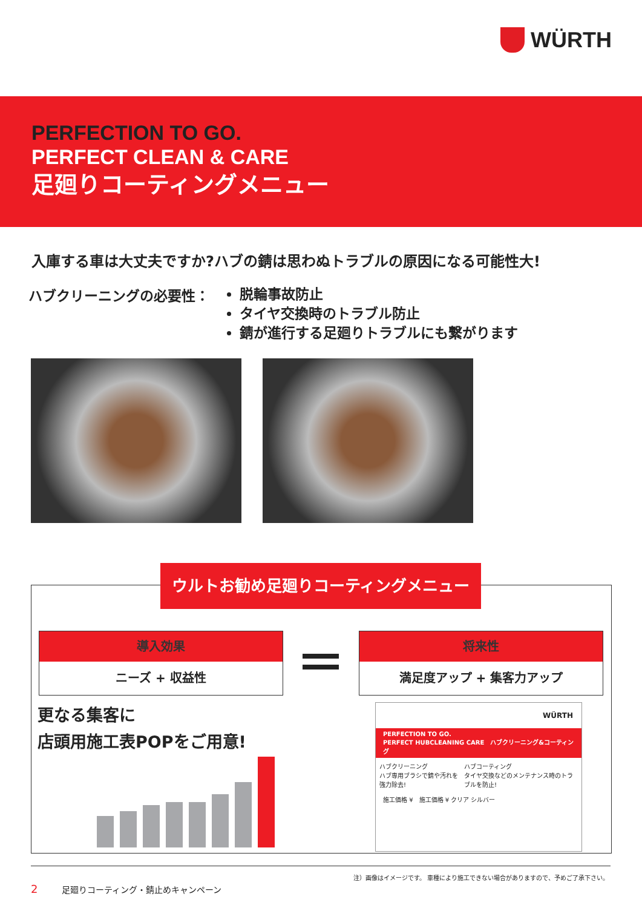WÜRTH
PERFECTION TO GO.
PERFECT CLEAN & CARE
足廻りコーティングメニュー
入庫する車は大丈夫ですか?ハブの錆は思わぬトラブルの原因になる可能性大!
ハブクリーニングの必要性：
脱輪事故防止
タイヤ交換時のトラブル防止
錆が進行する足廻りトラブルにも繋がります
ウルトお勧め足廻りコーティングメニュー
導入効果
ニーズ + 収益性
将来性
満足度アップ + 集客力アップ
更なる集客に
店頭用施工表POPをご用意!
WÜRTH
PERFECTION TO GO.
PERFECT HUBCLEANING CARE　ハブクリーニング&コーティング
ハブクリーニング
ハブ専用ブラシで錆や汚れを強力除去!
ハブコーティング
タイヤ交換などのメンテナンス時のトラブルを防止!
施工価格 ¥　施工価格 ¥ クリア シルバー
注）画像はイメージです。 車種により施工できない場合がありますので、予めご了承下さい。
2 足廻りコーティング・錆止めキャンペーン